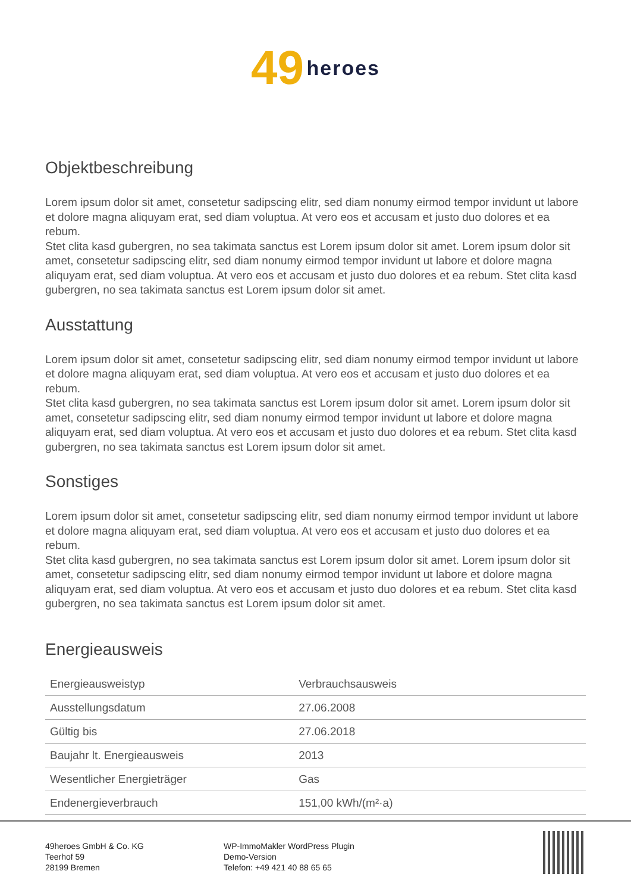49 heroes
Objektbeschreibung
Lorem ipsum dolor sit amet, consetetur sadipscing elitr, sed diam nonumy eirmod tempor invidunt ut labore et dolore magna aliquyam erat, sed diam voluptua. At vero eos et accusam et justo duo dolores et ea rebum.
Stet clita kasd gubergren, no sea takimata sanctus est Lorem ipsum dolor sit amet. Lorem ipsum dolor sit amet, consetetur sadipscing elitr, sed diam nonumy eirmod tempor invidunt ut labore et dolore magna aliquyam erat, sed diam voluptua. At vero eos et accusam et justo duo dolores et ea rebum. Stet clita kasd gubergren, no sea takimata sanctus est Lorem ipsum dolor sit amet.
Ausstattung
Lorem ipsum dolor sit amet, consetetur sadipscing elitr, sed diam nonumy eirmod tempor invidunt ut labore et dolore magna aliquyam erat, sed diam voluptua. At vero eos et accusam et justo duo dolores et ea rebum.
Stet clita kasd gubergren, no sea takimata sanctus est Lorem ipsum dolor sit amet. Lorem ipsum dolor sit amet, consetetur sadipscing elitr, sed diam nonumy eirmod tempor invidunt ut labore et dolore magna aliquyam erat, sed diam voluptua. At vero eos et accusam et justo duo dolores et ea rebum. Stet clita kasd gubergren, no sea takimata sanctus est Lorem ipsum dolor sit amet.
Sonstiges
Lorem ipsum dolor sit amet, consetetur sadipscing elitr, sed diam nonumy eirmod tempor invidunt ut labore et dolore magna aliquyam erat, sed diam voluptua. At vero eos et accusam et justo duo dolores et ea rebum.
Stet clita kasd gubergren, no sea takimata sanctus est Lorem ipsum dolor sit amet. Lorem ipsum dolor sit amet, consetetur sadipscing elitr, sed diam nonumy eirmod tempor invidunt ut labore et dolore magna aliquyam erat, sed diam voluptua. At vero eos et accusam et justo duo dolores et ea rebum. Stet clita kasd gubergren, no sea takimata sanctus est Lorem ipsum dolor sit amet.
Energieausweis
| Energieausweistyp | Verbrauchsausweis |
| Ausstellungsdatum | 27.06.2008 |
| Gültig bis | 27.06.2018 |
| Baujahr lt. Energieausweis | 2013 |
| Wesentlicher Energieträger | Gas |
| Endenergieverbrauch | 151,00 kWh/(m²·a) |
49heroes GmbH & Co. KG
Teerhof 59
28199 Bremen
WP-ImmoMakler WordPress Plugin
Demo-Version
Telefon: +49 421 40 88 65 65